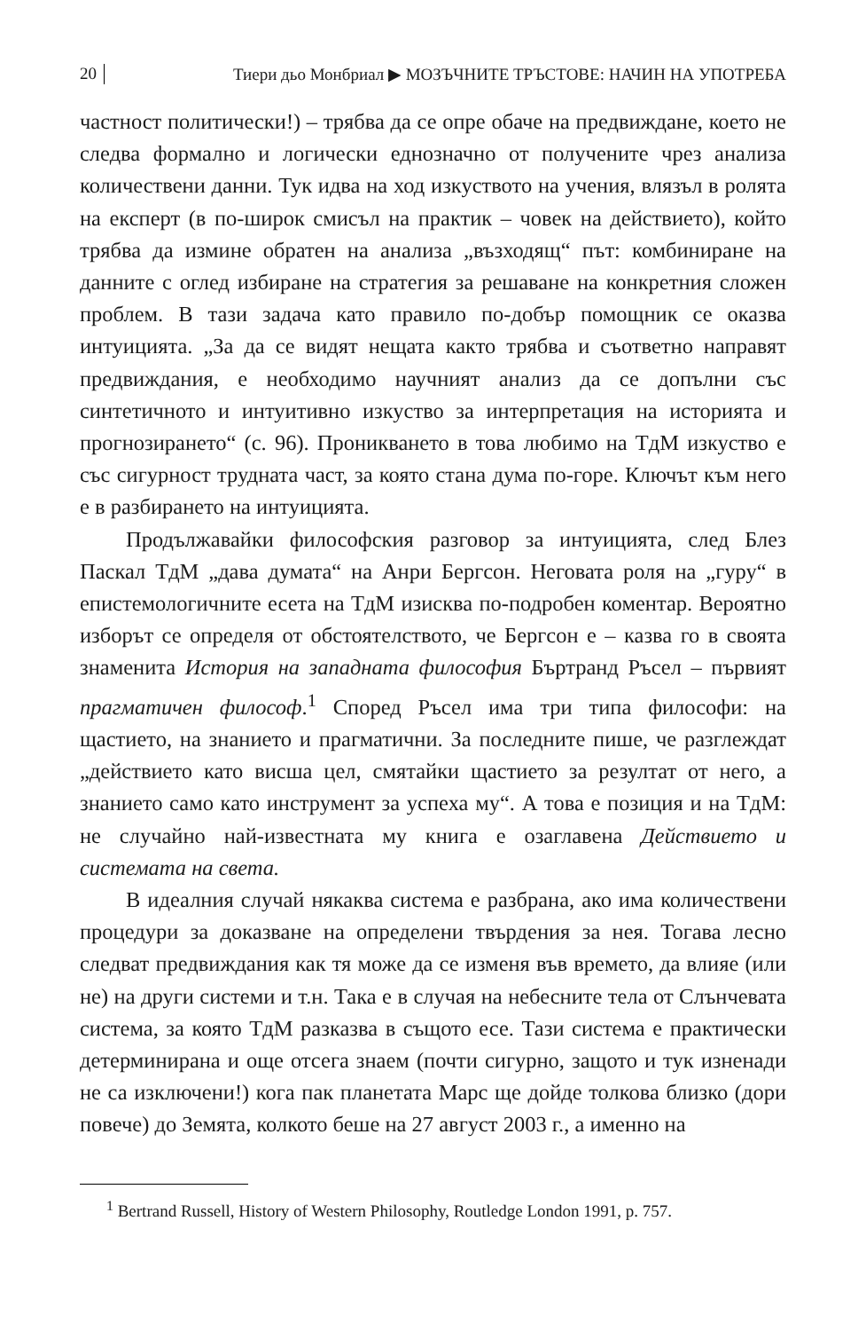20 Тиери дьо Монбриал ▶ МОЗЪЧНИТЕ ТРЪСТОВЕ: НАЧИН НА УПОТРЕБА
частност политически!) – трябва да се опре обаче на предвиждане, което не следва формално и логически еднозначно от получените чрез анализа количествени данни. Тук идва на ход изкуството на учения, влязъл в ролята на експерт (в по-широк смисъл на практик – човек на действието), който трябва да измине обратен на анализа „възходящ“ път: комбиниране на данните с оглед избиране на стратегия за решаване на конкретния сложен проблем. В тази задача като правило по-добър помощник се оказва интуицията. „За да се видят нещата както трябва и съответно направят предвиждания, е необходимо научният анализ да се допълни със синтетичното и интуитивно изкуство за интерпретация на историята и прогнозирането“ (с. 96). Проникването в това любимо на ТдМ изкуство е със сигурност трудната част, за която стана дума по-горе. Ключът към него е в разбирането на интуицията.
Продължавайки философския разговор за интуицията, след Блез Паскал ТдМ „дава думата“ на Анри Бергсон. Неговата роля на „гуру“ в епистемологичните есета на ТдМ изисква по-подробен коментар. Вероятно изборът се определя от обстоятелството, че Бергсон е – казва го в своята знаменита История на западната философия Бъртранд Ръсел – първият прагматичен философ.<sup>1</sup> Според Ръсел има три типа философи: на щастието, на знанието и прагматични. За последните пише, че разглеждат „действието като висша цел, смятайки щастието за резултат от него, а знанието само като инструмент за успеха му“. А това е позиция и на ТдМ: не случайно най-известната му книга е озаглавена Действието и системата на света.
В идеалния случай някаква система е разбрана, ако има количествени процедури за доказване на определени твърдения за нея. Тогава лесно следват предвиждания как тя може да се изменя във времето, да влияе (или не) на други системи и т.н. Така е в случая на небесните тела от Слънчевата система, за която ТдМ разказва в същото есе. Тази система е практически детерминирана и още отсега знаем (почти сигурно, защото и тук изненади не са изключени!) кога пак планетата Марс ще дойде толкова близко (дори повече) до Земята, колкото беше на 27 август 2003 г., а именно на
<sup>1</sup> Bertrand Russell, History of Western Philosophy, Routledge London 1991, p. 757.